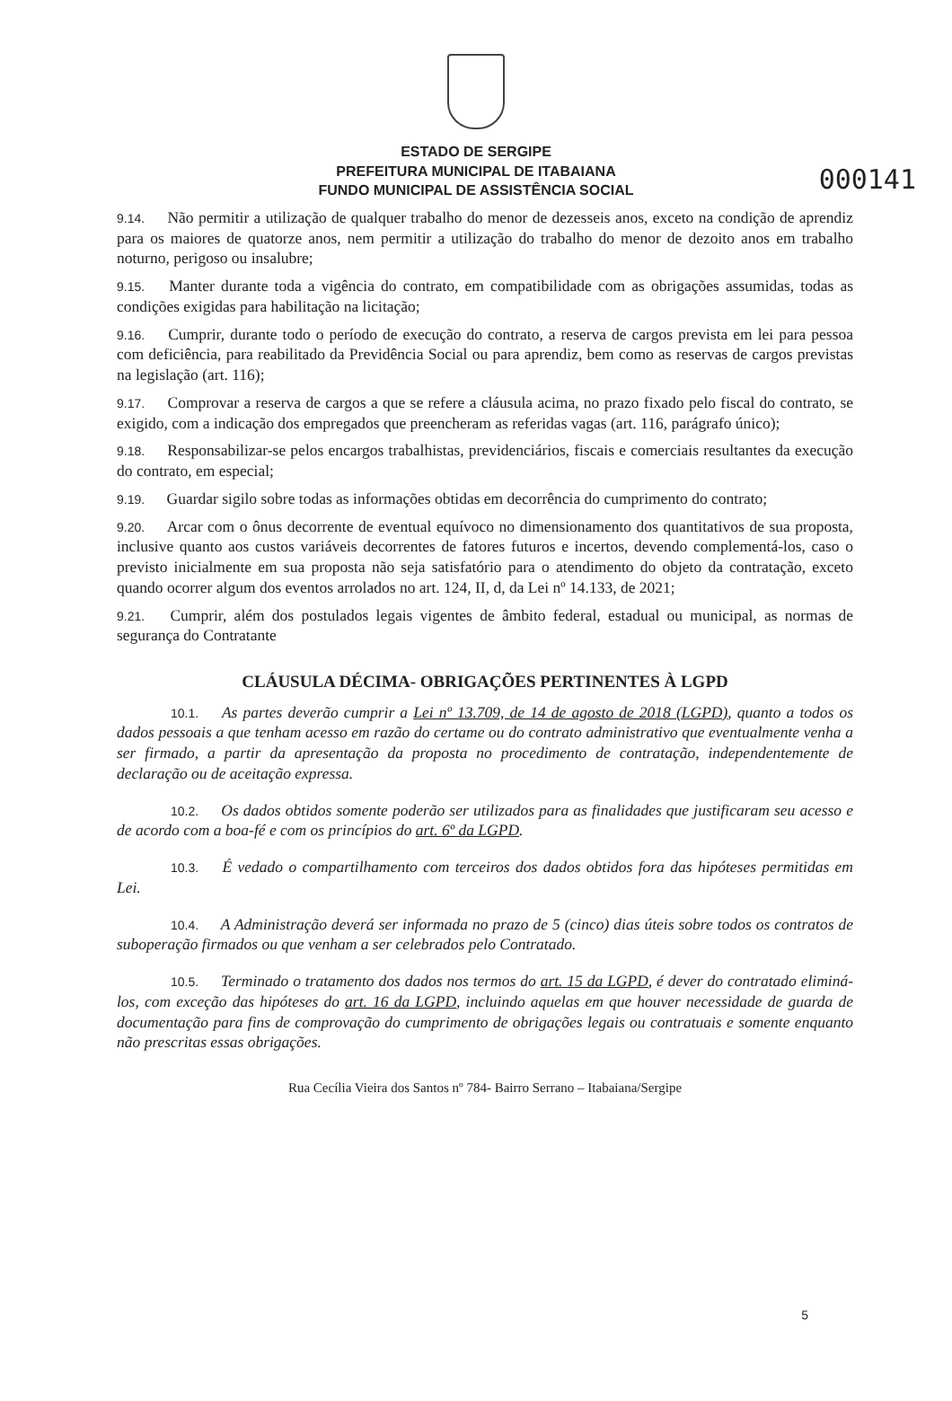000141
ESTADO DE SERGIPE
PREFEITURA MUNICIPAL DE ITABAIANA
FUNDO MUNICIPAL DE ASSISTÊNCIA SOCIAL
9.14. Não permitir a utilização de qualquer trabalho do menor de dezesseis anos, exceto na condição de aprendiz para os maiores de quatorze anos, nem permitir a utilização do trabalho do menor de dezoito anos em trabalho noturno, perigoso ou insalubre;
9.15. Manter durante toda a vigência do contrato, em compatibilidade com as obrigações assumidas, todas as condições exigidas para habilitação na licitação;
9.16. Cumprir, durante todo o período de execução do contrato, a reserva de cargos prevista em lei para pessoa com deficiência, para reabilitado da Previdência Social ou para aprendiz, bem como as reservas de cargos previstas na legislação (art. 116);
9.17. Comprovar a reserva de cargos a que se refere a cláusula acima, no prazo fixado pelo fiscal do contrato, se exigido, com a indicação dos empregados que preencheram as referidas vagas (art. 116, parágrafo único);
9.18. Responsabilizar-se pelos encargos trabalhistas, previdenciários, fiscais e comerciais resultantes da execução do contrato, em especial;
9.19. Guardar sigilo sobre todas as informações obtidas em decorrência do cumprimento do contrato;
9.20. Arcar com o ônus decorrente de eventual equívoco no dimensionamento dos quantitativos de sua proposta, inclusive quanto aos custos variáveis decorrentes de fatores futuros e incertos, devendo complementá-los, caso o previsto inicialmente em sua proposta não seja satisfatório para o atendimento do objeto da contratação, exceto quando ocorrer algum dos eventos arrolados no art. 124, II, d, da Lei nº 14.133, de 2021;
9.21. Cumprir, além dos postulados legais vigentes de âmbito federal, estadual ou municipal, as normas de segurança do Contratante
CLÁUSULA DÉCIMA- OBRIGAÇÕES PERTINENTES À LGPD
10.1. As partes deverão cumprir a Lei nº 13.709, de 14 de agosto de 2018 (LGPD), quanto a todos os dados pessoais a que tenham acesso em razão do certame ou do contrato administrativo que eventualmente venha a ser firmado, a partir da apresentação da proposta no procedimento de contratação, independentemente de declaração ou de aceitação expressa.
10.2. Os dados obtidos somente poderão ser utilizados para as finalidades que justificaram seu acesso e de acordo com a boa-fé e com os princípios do art. 6º da LGPD.
10.3. É vedado o compartilhamento com terceiros dos dados obtidos fora das hipóteses permitidas em Lei.
10.4. A Administração deverá ser informada no prazo de 5 (cinco) dias úteis sobre todos os contratos de suboperação firmados ou que venham a ser celebrados pelo Contratado.
10.5. Terminado o tratamento dos dados nos termos do art. 15 da LGPD, é dever do contratado eliminá-los, com exceção das hipóteses do art. 16 da LGPD, incluindo aquelas em que houver necessidade de guarda de documentação para fins de comprovação do cumprimento de obrigações legais ou contratuais e somente enquanto não prescritas essas obrigações.
Rua Cecília Vieira dos Santos nº 784- Bairro Serrano – Itabaiana/Sergipe
5